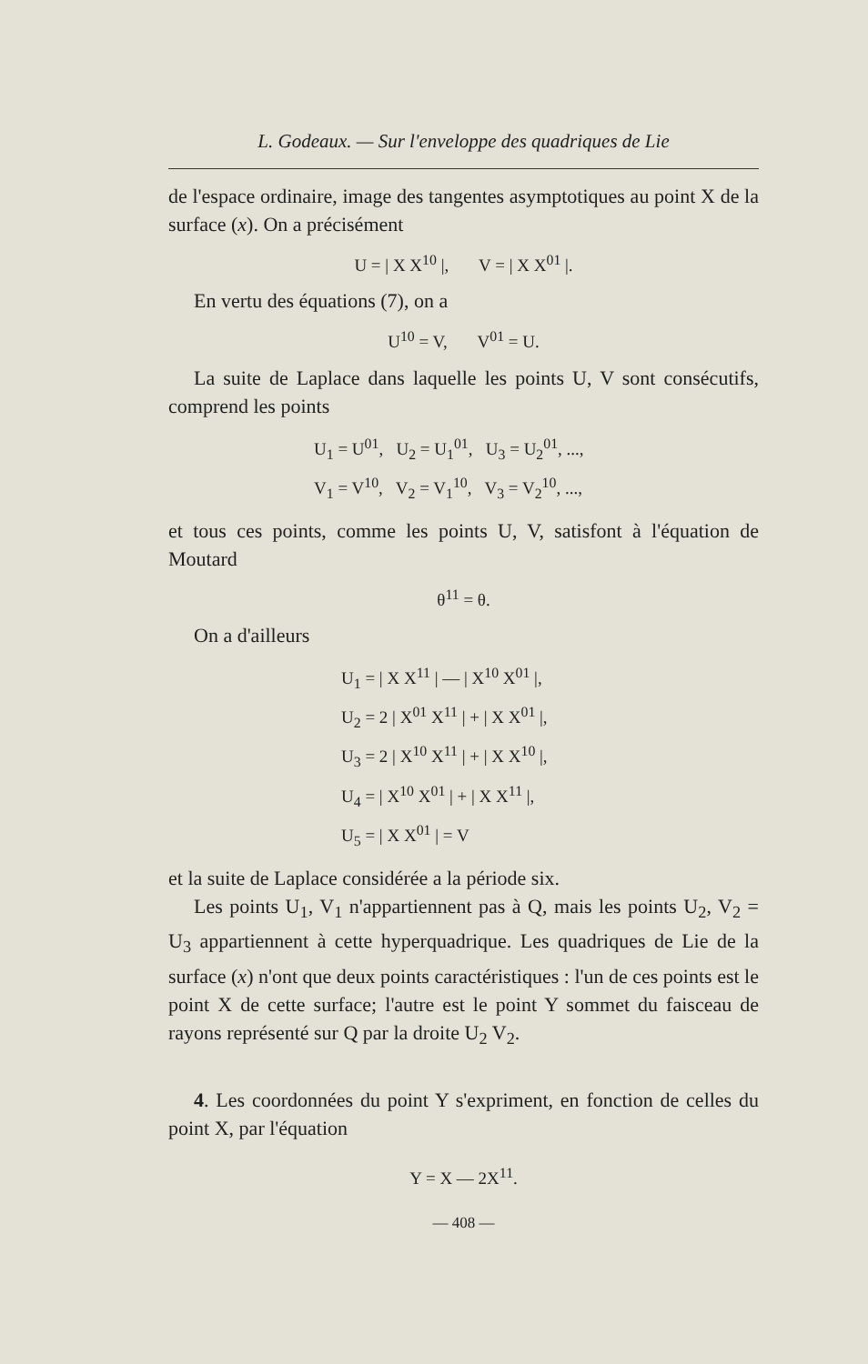L. Godeaux. — Sur l'enveloppe des quadriques de Lie
de l'espace ordinaire, image des tangentes asymptotiques au point X de la surface (x). On a précisément
U = | X X<sup>10</sup> |, V = | X X<sup>01</sup> |.
En vertu des équations (7), on a
U<sup>10</sup> = V, V<sup>01</sup> = U.
La suite de Laplace dans laquelle les points U, V sont consécutifs, comprend les points
U<sub>1</sub> = U<sup>01</sup>, U<sub>2</sub> = U<sub>1</sub><sup>01</sup>, U<sub>3</sub> = U<sub>2</sub><sup>01</sup>, ...,
V<sub>1</sub> = V<sup>10</sup>, V<sub>2</sub> = V<sub>1</sub><sup>10</sup>, V<sub>3</sub> = V<sub>2</sub><sup>10</sup>, ...,
et tous ces points, comme les points U, V, satisfont à l'équation de Moutard
θ<sup>11</sup> = θ.
On a d'ailleurs
U<sub>1</sub> = | X X<sup>11</sup> | — | X<sup>10</sup> X<sup>01</sup> |,
U<sub>2</sub> = 2 | X<sup>01</sup> X<sup>11</sup> | + | X X<sup>01</sup> |,
U<sub>3</sub> = 2 | X<sup>10</sup> X<sup>11</sup> | + | X X<sup>10</sup> |,
U<sub>4</sub> = | X<sup>10</sup> X<sup>01</sup> | + | X X<sup>11</sup> |,
U<sub>5</sub> = | X X<sup>01</sup> | = V
et la suite de Laplace considérée a la période six.
Les points U<sub>1</sub>, V<sub>1</sub> n'appartiennent pas à Q, mais les points U<sub>2</sub>, V<sub>2</sub> = U<sub>3</sub> appartiennent à cette hyperquadrique. Les quadriques de Lie de la surface (x) n'ont que deux points caractéristiques : l'un de ces points est le point X de cette surface; l'autre est le point Y sommet du faisceau de rayons représenté sur Q par la droite U<sub>2</sub> V<sub>2</sub>.
4. Les coordonnées du point Y s'expriment, en fonction de celles du point X, par l'équation
Y = X — 2X<sup>11</sup>.
— 408 —